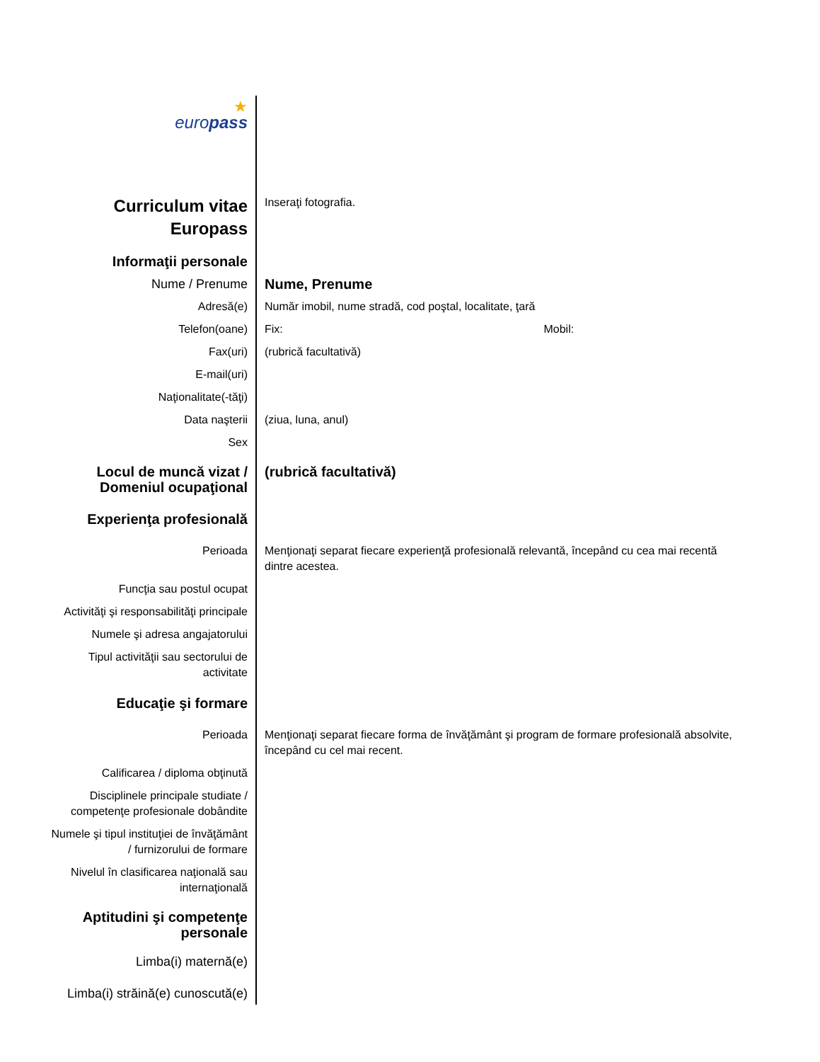| ★ euro pass | |
| Curriculum vitae Europass | Inseraţi fotografia. |
| Informaţii personale | |
| Nume / Prenume | Nume, Prenume |
| Adresă(e) | Număr imobil, nume stradă, cod poştal, localitate, ţară |
| Telefon(oane) | Fix: Mobil: |
| Fax(uri) | (rubrică facultativă) |
| E-mail(uri) | |
| Naţionalitate(-tăţi) | |
| Data naşterii | (ziua, luna, anul) |
| Sex | |
| Locul de muncă vizat / Domeniul ocupaţional | (rubrică facultativă) |
| Experienţa profesională | |
| Perioada | Menţionaţi separat fiecare experienţă profesională relevantă, începând cu cea mai recentă dintre acestea. |
| Funcţia sau postul ocupat | |
| Activităţi şi responsabilităţi principale | |
| Numele şi adresa angajatorului | |
| Tipul activităţii sau sectorului de activitate | |
| Educaţie şi formare | |
| Perioada | Menţionaţi separat fiecare forma de învăţământ şi program de formare profesională absolvite, începând cu cel mai recent. |
| Calificarea / diploma obţinută | |
| Disciplinele principale studiate / competenţe profesionale dobândite | |
| Numele şi tipul instituţiei de învăţământ / furnizorului de formare | |
| Nivelul în clasificarea naţională sau internaţională | |
| Aptitudini şi competenţe personale | |
| Limba(i) maternă(e) | |
| Limba(i) străină(e) cunoscută(e) | |